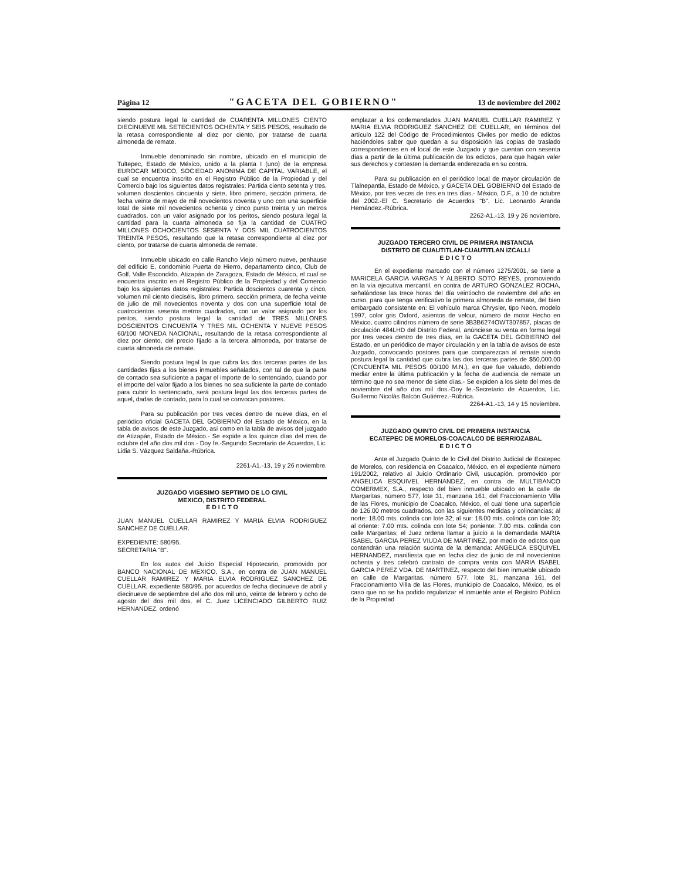Página 12 "GACETA DEL GOBIERNO" 13 de noviembre del 2002
siendo postura legal la cantidad de CUARENTA MILLONES CIENTO DIECINUEVE MIL SETECIENTOS OCHENTA Y SEIS PESOS, resultado de la retasa correspondiente al diez por ciento, por tratarse de cuarta almoneda de remate.
Inmueble denominado sin nombre, ubicado en el municipio de Tultepec, Estado de México, unido a la planta I (uno) de la empresa EUROCAR MEXICO, SOCIEDAD ANONIMA DE CAPITAL VARIABLE, el cual se encuentra inscrito en el Registro Público de la Propiedad y del Comercio bajo los siguientes datos registrales: Partida ciento setenta y tres, volumen doscientos cincuenta y siete, libro primero, sección primera, de fecha veinte de mayo de mil novecientos noventa y uno con una superficie total de siete mil novecientos ochenta y cinco punto treinta y un metros cuadrados, con un valor asignado por los peritos, siendo postura legal la cantidad para la cuarta almoneda se fija la cantidad de CUATRO MILLONES OCHOCIENTOS SESENTA Y DOS MIL CUATROCIENTOS TREINTA PESOS, resultando que la retasa correspondiente al diez por ciento, por tratarse de cuarta almoneda de remate.
Inmueble ubicado en calle Rancho Viejo número nueve, penhause del edificio E, condominio Puerta de Hierro, departamento cinco, Club de Golf, Valle Escondido, Atizapán de Zaragoza, Estado de México, el cual se encuentra inscrito en el Registro Público de la Propiedad y del Comercio bajo los siguientes datos registrales: Partida doscientos cuarenta y cinco, volumen mil ciento dieciséis, libro primero, sección primera, de fecha veinte de julio de mil novecientos noventa y dos con una superficie total de cuatrocientos sesenta metros cuadrados, con un valor asignado por los peritos, siendo postura legal la cantidad de TRES MILLONES DOSCIENTOS CINCUENTA Y TRES MIL OCHENTA Y NUEVE PESOS 60/100 MONEDA NACIONAL, resultando de la retasa correspondiente al diez por ciento, del precio fijado a la tercera almoneda, por tratarse de cuarta almoneda de remate.
Siendo postura legal la que cubra las dos terceras partes de las cantidades fijas a los bienes inmuebles señalados, con tal de que la parte de contado sea suficiente a pagar el importe de lo sentenciado, cuando por el importe del valor fijado a los bienes no sea suficiente la parte de contado para cubrir lo sentenciado, será postura legal las dos terceras partes de aquel, dadas de contado, para lo cual se convocan postores.
Para su publicación por tres veces dentro de nueve días, en el periódico oficial GACETA DEL GOBIERNO del Estado de México, en la tabla de avisos de este Juzgado, así como en la tabla de avisos del juzgado de Atizapán, Estado de México.- Se expide a los quince días del mes de octubre del año dos mil dos.- Doy fe.-Segundo Secretario de Acuerdos, Lic. Lidia S. Vázquez Saldaña.-Rúbrica.
2261-A1.-13, 19 y 26 noviembre.
JUZGADO VIGESIMO SEPTIMO DE LO CIVIL
MEXICO, DISTRITO FEDERAL
E D I C T O
JUAN MANUEL CUELLAR RAMIREZ Y MARIA ELVIA RODRIGUEZ SANCHEZ DE CUELLAR.
EXPEDIENTE: 580/95.
SECRETARIA "B".
En los autos del Juicio Especial Hipotecario, promovido por BANCO NACIONAL DE MEXICO, S.A., en contra de JUAN MANUEL CUELLAR RAMIREZ Y MARIA ELVIA RODRIGUEZ SANCHEZ DE CUELLAR, expediente 580/95, por acuerdos de fecha diecinueve de abril y diecinueve de septiembre del año dos mil uno, veinte de febrero y ocho de agosto del dos mil dos, el C. Juez LICENCIADO GILBERTO RUIZ HERNANDEZ, ordenó
emplazar a los codemandados JUAN MANUEL CUELLAR RAMIREZ Y MARIA ELVIA RODRIGUEZ SANCHEZ DE CUELLAR, en términos del artículo 122 del Código de Procedimientos Civiles por medio de edictos haciéndoles saber que quedan a su disposición las copias de traslado correspondientes en el local de este Juzgado y que cuentan con sesenta días a partir de la última publicación de los edictos, para que hagan valer sus derechos y contesten la demanda enderezada en su contra.
Para su publicación en el periódico local de mayor circulación de Tlalnepantla, Estado de México, y GACETA DEL GOBIERNO del Estado de México, por tres veces de tres en tres días.- México, D.F., a 10 de octubre del 2002.-El C. Secretario de Acuerdos "B", Lic. Leonardo Aranda Hernández.-Rúbrica.
2262-A1.-13, 19 y 26 noviembre.
JUZGADO TERCERO CIVIL DE PRIMERA INSTANCIA
DISTRITO DE CUAUTITLAN-CUAUTITLAN IZCALLI
E D I C T O
En el expediente marcado con el número 1275/2001, se tiene a MARICELA GARCIA VARGAS Y ALBERTO SOTO REYES, promoviendo en la vía ejecutiva mercantil, en contra de ARTURO GONZALEZ ROCHA, señalándose las trece horas del día veintiocho de noviembre del año en curso, para que tenga verificativo la primera almoneda de remate, del bien embargado consistente en: El vehículo marca Chrysler, tipo Neon, modelo 1997, color gris Oxford, asientos de velour, número de motor Hecho en México, cuatro cilindros número de serie 3B3B6274OWT307857, placas de circulación 484LHD del Distrito Federal, anúnciese su venta en forma legal por tres veces dentro de tres días, en la GACETA DEL GOBIERNO del Estado, en un periódico de mayor circulación y en la tabla de avisos de este Juzgado, convocando postores para que comparezcan al remate siendo postura legal la cantidad que cubra las dos terceras partes de $50,000.00 (CINCUENTA MIL PESOS 00/100 M.N.), en que fue valuado, debiendo mediar entre la última publicación y la fecha de audiencia de remate un término que no sea menor de siete días.- Se expiden a los siete del mes de noviembre del año dos mil dos.-Doy fe.-Secretario de Acuerdos, Lic. Guillermo Nicolás Balcón Gutiérrez.-Rúbrica.
2264-A1.-13, 14 y 15 noviembre.
JUZGADO QUINTO CIVIL DE PRIMERA INSTANCIA
ECATEPEC DE MORELOS-COACALCO DE BERRIOZABAL
E D I C T O
Ante el Juzgado Quinto de lo Civil del Distrito Judicial de Ecatepec de Morelos, con residencia en Coacalco, México, en el expediente número 191/2002, relativo al Juicio Ordinario Civil, usucapión, promovido por ANGELICA ESQUIVEL HERNANDEZ, en contra de MULTIBANCO COMERMEX, S.A., respecto del bien inmueble ubicado en la calle de Margaritas, número 577, lote 31, manzana 161, del Fraccionamiento Villa de las Flores, municipio de Coacalco, México, el cual tiene una superficie de 126.00 metros cuadrados, con las siguientes medidas y colindancias; al norte: 18.00 mts. colinda con lote 32; al sur: 18.00 mts. colinda con lote 30; al oriente: 7.00 mts. colinda con lote 54; poniente: 7.00 mts. colinda con calle Margaritas; el Juez ordena llamar a juicio a la demandada MARIA ISABEL GARCIA PEREZ VIUDA DE MARTINEZ, por medio de edictos que contendrán una relación sucinta de la demanda: ANGELICA ESQUIVEL HERNANDEZ, manifiesta que en fecha diez de junio de mil novecientos ochenta y tres celebró contrato de compra venta con MARIA ISABEL GARCIA PEREZ VDA. DE MARTINEZ, respecto del bien inmueble ubicado en calle de Margaritas, número 577, lote 31, manzana 161, del Fraccionamiento Villa de las Flores, municipio de Coacalco, México, es el caso que no se ha podido regularizar el inmueble ante el Registro Público de la Propiedad